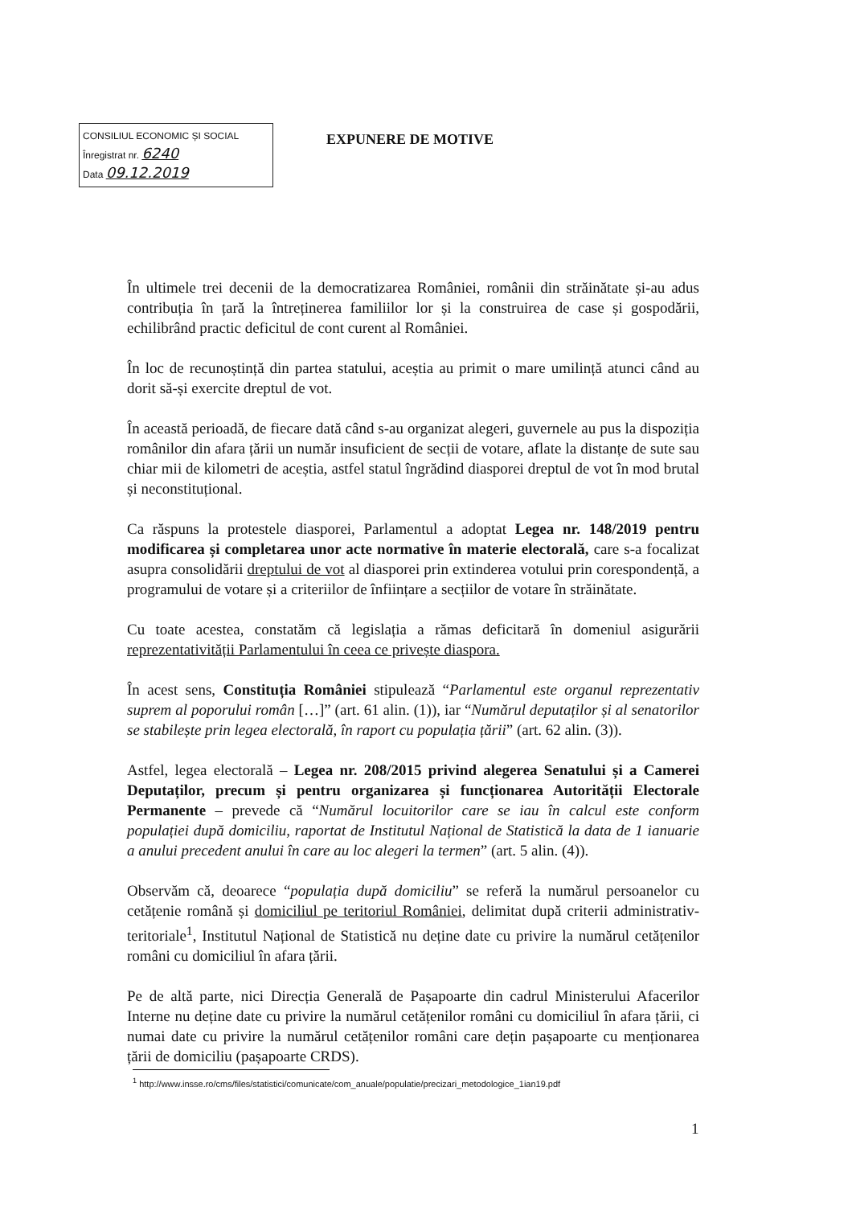CONSILIUL ECONOMIC ȘI SOCIAL
Înregistrat nr. 6240
Data 09.12.2019
EXPUNERE DE MOTIVE
În ultimele trei decenii de la democratizarea României, românii din străinătate și-au adus contribuția în țară la întreținerea familiilor lor și la construirea de case și gospodării, echilibrând practic deficitul de cont curent al României.
În loc de recunoștință din partea statului, aceștia au primit o mare umilință atunci când au dorit să-și exercite dreptul de vot.
În această perioadă, de fiecare dată când s-au organizat alegeri, guvernele au pus la dispoziția românilor din afara țării un număr insuficient de secții de votare, aflate la distanțe de sute sau chiar mii de kilometri de aceștia, astfel statul îngrădind diasporei dreptul de vot în mod brutal și neconstituțional.
Ca răspuns la protestele diasporei, Parlamentul a adoptat Legea nr. 148/2019 pentru modificarea și completarea unor acte normative în materie electorală, care s-a focalizat asupra consolidării dreptului de vot al diasporei prin extinderea votului prin corespondență, a programului de votare și a criteriilor de înființare a secțiilor de votare în străinătate.
Cu toate acestea, constatăm că legislația a rămas deficitară în domeniul asigurării reprezentativității Parlamentului în ceea ce privește diaspora.
În acest sens, Constituția României stipulează “Parlamentul este organul reprezentativ suprem al poporului român […]” (art. 61 alin. (1)), iar “Numărul deputaților și al senatorilor se stabilește prin legea electorală, în raport cu populația țării” (art. 62 alin. (3)).
Astfel, legea electorală – Legea nr. 208/2015 privind alegerea Senatului și a Camerei Deputaților, precum și pentru organizarea și funcționarea Autorității Electorale Permanente – prevede că “Numărul locuitorilor care se iau în calcul este conform populației după domiciliu, raportat de Institutul Național de Statistică la data de 1 ianuarie a anului precedent anului în care au loc alegeri la termen” (art. 5 alin. (4)).
Observăm că, deoarece “populația după domiciliu” se referă la numărul persoanelor cu cetățenie română și domiciliul pe teritoriul României, delimitat după criterii administrativ-teritoriale<sup>1</sup>, Institutul Național de Statistică nu deține date cu privire la numărul cetățenilor români cu domiciliul în afara țării.
Pe de altă parte, nici Direcția Generală de Pașapoarte din cadrul Ministerului Afacerilor Interne nu deține date cu privire la numărul cetățenilor români cu domiciliul în afara țării, ci numai date cu privire la numărul cetățenilor români care dețin pașapoarte cu menționarea țării de domiciliu (pașapoarte CRDS).
<sup>1</sup> http://www.insse.ro/cms/files/statistici/comunicate/com_anuale/populatie/precizari_metodologice_1ian19.pdf
1